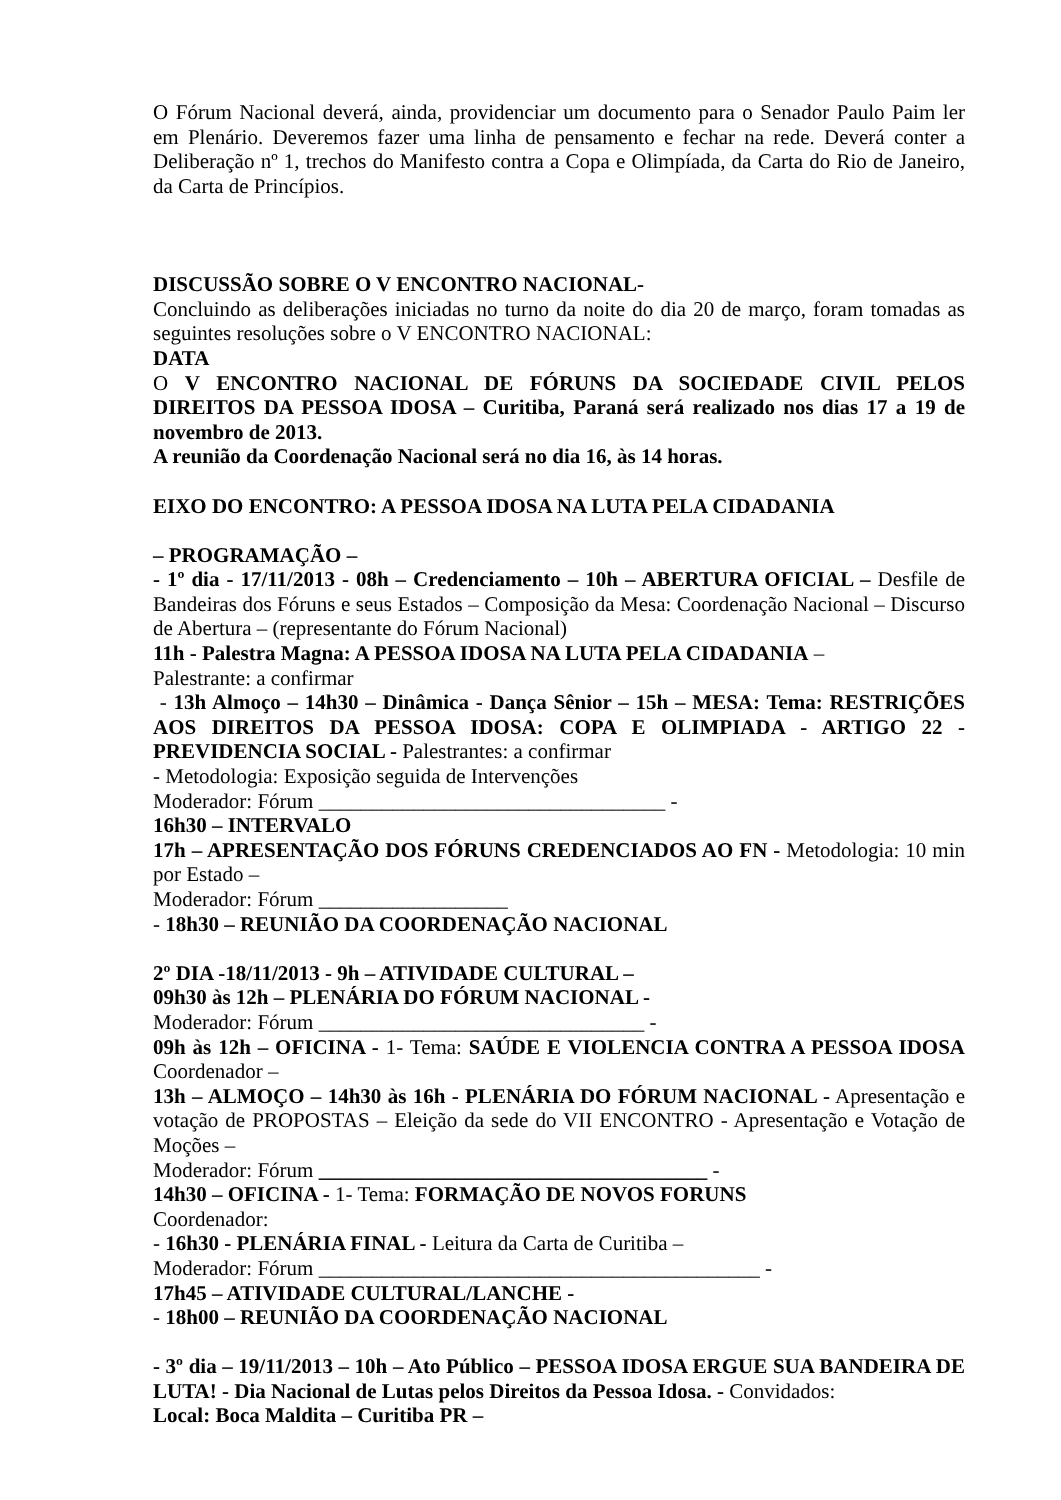O Fórum Nacional deverá, ainda, providenciar um documento para o Senador Paulo Paim ler em Plenário. Deveremos fazer uma linha de pensamento e fechar na rede. Deverá conter a Deliberação nº 1, trechos do Manifesto contra a Copa e Olimpíada, da Carta do Rio de Janeiro, da Carta de Princípios.
DISCUSSÃO SOBRE O V ENCONTRO NACIONAL-
Concluindo as deliberações iniciadas no turno da noite do dia 20 de março, foram tomadas as seguintes resoluções sobre o V ENCONTRO NACIONAL:
DATA
O V ENCONTRO NACIONAL DE FÓRUNS DA SOCIEDADE CIVIL PELOS DIREITOS DA PESSOA IDOSA – Curitiba, Paraná será realizado nos dias 17 a 19 de novembro de 2013.
A reunião da Coordenação Nacional será no dia 16, às 14 horas.
EIXO DO ENCONTRO: A PESSOA IDOSA NA LUTA PELA CIDADANIA
– PROGRAMAÇÃO –
- 1º dia - 17/11/2013 - 08h – Credenciamento – 10h – ABERTURA OFICIAL – Desfile de Bandeiras dos Fóruns e seus Estados – Composição da Mesa: Coordenação Nacional – Discurso de Abertura – (representante do Fórum Nacional)
11h - Palestra Magna: A PESSOA IDOSA NA LUTA PELA CIDADANIA –
Palestrante: a confirmar
- 13h Almoço – 14h30 – Dinâmica - Dança Sênior – 15h – MESA: Tema: RESTRIÇÕES AOS DIREITOS DA PESSOA IDOSA: COPA E OLIMPIADA - ARTIGO 22 - PREVIDENCIA SOCIAL - Palestrantes: a confirmar
- Metodologia: Exposição seguida de Intervenções
Moderador: Fórum _________________________________ -
16h30 – INTERVALO
17h – APRESENTAÇÃO DOS FÓRUNS CREDENCIADOS AO FN - Metodologia: 10 min por Estado –
Moderador: Fórum __________________
- 18h30 – REUNIÃO DA COORDENAÇÃO NACIONAL
2º DIA -18/11/2013 - 9h – ATIVIDADE CULTURAL –
09h30 às 12h – PLENÁRIA DO FÓRUM NACIONAL -
Moderador: Fórum _______________________________ -
09h às 12h – OFICINA - 1- Tema: SAÚDE E VIOLENCIA CONTRA A PESSOA IDOSA Coordenador –
13h – ALMOÇO – 14h30 às 16h - PLENÁRIA DO FÓRUM NACIONAL - Apresentação e votação de PROPOSTAS – Eleição da sede do VII ENCONTRO - Apresentação e Votação de Moções –
Moderador: Fórum _____________________________________ -
14h30 – OFICINA - 1- Tema: FORMAÇÃO DE NOVOS FORUNS
Coordenador:
- 16h30 - PLENÁRIA FINAL - Leitura da Carta de Curitiba –
Moderador: Fórum __________________________________________ -
17h45 – ATIVIDADE CULTURAL/LANCHE -
- 18h00 – REUNIÃO DA COORDENAÇÃO NACIONAL
- 3º dia – 19/11/2013 – 10h – Ato Público – PESSOA IDOSA ERGUE SUA BANDEIRA DE LUTA! - Dia Nacional de Lutas pelos Direitos da Pessoa Idosa. - Convidados:
Local: Boca Maldita – Curitiba PR –